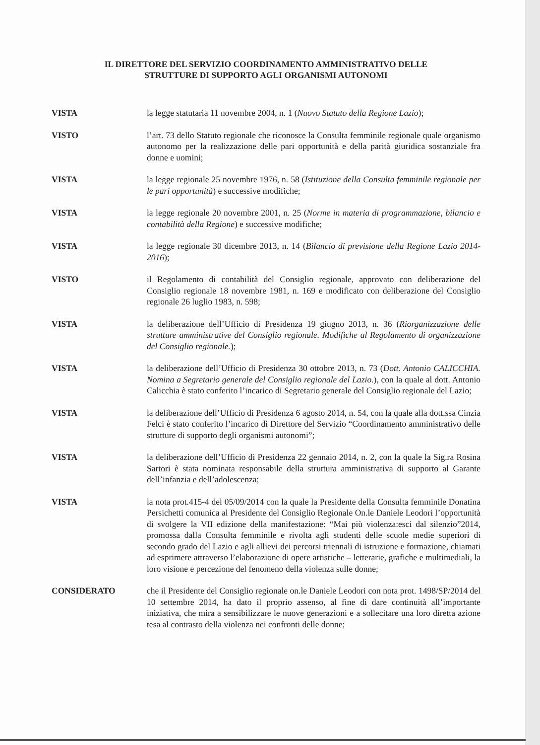IL DIRETTORE DEL SERVIZIO COORDINAMENTO AMMINISTRATIVO DELLE
STRUTTURE DI SUPPORTO AGLI ORGANISMI AUTONOMI
VISTA la legge statutaria 11 novembre 2004, n. 1 (Nuovo Statuto della Regione Lazio);
VISTO l’art. 73 dello Statuto regionale che riconosce la Consulta femminile regionale quale organismo autonomo per la realizzazione delle pari opportunità e della parità giuridica sostanziale fra donne e uomini;
VISTA la legge regionale 25 novembre 1976, n. 58 (Istituzione della Consulta femminile regionale per le pari opportunità) e successive modifiche;
VISTA la legge regionale 20 novembre 2001, n. 25 (Norme in materia di programmazione, bilancio e contabilità della Regione) e successive modifiche;
VISTA la legge regionale 30 dicembre 2013, n. 14 (Bilancio di previsione della Regione Lazio 2014-2016);
VISTO il Regolamento di contabilità del Consiglio regionale, approvato con deliberazione del Consiglio regionale 18 novembre 1981, n. 169 e modificato con deliberazione del Consiglio regionale 26 luglio 1983, n. 598;
VISTA la deliberazione dell’Ufficio di Presidenza 19 giugno 2013, n. 36 (Riorganizzazione delle strutture amministrative del Consiglio regionale. Modifiche al Regolamento di organizzazione del Consiglio regionale.);
VISTA la deliberazione dell’Ufficio di Presidenza 30 ottobre 2013, n. 73 (Dott. Antonio CALICCHIA. Nomina a Segretario generale del Consiglio regionale del Lazio.), con la quale al dott. Antonio Calicchia è stato conferito l’incarico di Segretario generale del Consiglio regionale del Lazio;
VISTA la deliberazione dell’Ufficio di Presidenza 6 agosto 2014, n. 54, con la quale alla dott.ssa Cinzia Felci è stato conferito l’incarico di Direttore del Servizio “Coordinamento amministrativo delle strutture di supporto degli organismi autonomi”;
VISTA la deliberazione dell’Ufficio di Presidenza 22 gennaio 2014, n. 2, con la quale la Sig.ra Rosina Sartori è stata nominata responsabile della struttura amministrativa di supporto al Garante dell’infanzia e dell’adolescenza;
VISTA la nota prot.415-4 del 05/09/2014 con la quale la Presidente della Consulta femminile Donatina Persichetti comunica al Presidente del Consiglio Regionale On.le Daniele Leodori l’opportunità di svolgere la VII edizione della manifestazione: “Mai più violenza:esci dal silenzio”2014, promossa dalla Consulta femminile e rivolta agli studenti delle scuole medie superiori di secondo grado del Lazio e agli allievi dei percorsi triennali di istruzione e formazione, chiamati ad esprimere attraverso l’elaborazione di opere artistiche – letterarie, grafiche e multimediali, la loro visione e percezione del fenomeno della violenza sulle donne;
CONSIDERATO che il Presidente del Consiglio regionale on.le Daniele Leodori con nota prot. 1498/SP/2014 del 10 settembre 2014, ha dato il proprio assenso, al fine di dare continuità all’importante iniziativa, che mira a sensibilizzare le nuove generazioni e a sollecitare una loro diretta azione tesa al contrasto della violenza nei confronti delle donne;